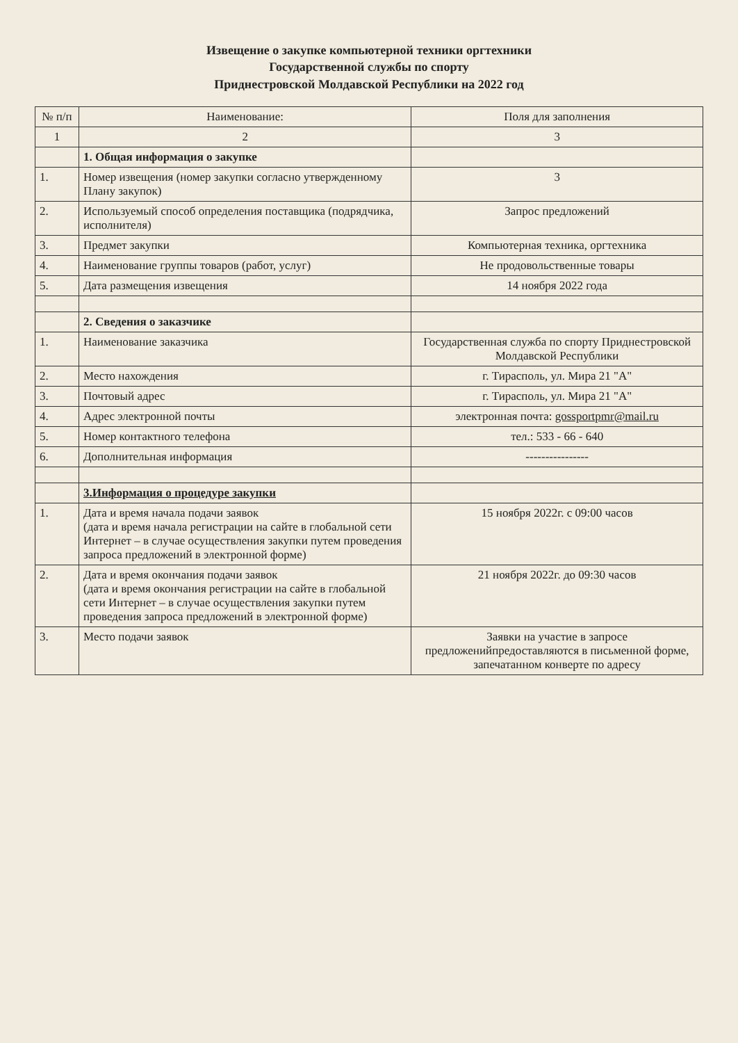Извещение о закупке компьютерной техники оргтехники
Государственной службы по спорту
Приднестровской Молдавской Республики на 2022 год
| № п/п | Наименование: | Поля для заполнения |
| --- | --- | --- |
| 1 | 2 | 3 |
| | 1. Общая информация о закупке | |
| 1. | Номер извещения (номер закупки согласно утвержденному Плану закупок) | 3 |
| 2. | Используемый способ определения поставщика (подрядчика, исполнителя) | Запрос предложений |
| 3. | Предмет закупки | Компьютерная техника, оргтехника |
| 4. | Наименование группы товаров (работ, услуг) | Не продовольственные товары |
| 5. | Дата размещения извещения | 14 ноября 2022 года |
| | 2. Сведения о заказчике | |
| 1. | Наименование заказчика | Государственная служба по спорту Приднестровской Молдавской Республики |
| 2. | Место нахождения | г. Тирасполь, ул. Мира 21 "А" |
| 3. | Почтовый адрес | г. Тирасполь, ул. Мира 21 "А" |
| 4. | Адрес электронной почты | электронная почта: gossportpmr@mail.ru |
| 5. | Номер контактного телефона | тел.: 533 - 66 - 640 |
| 6. | Дополнительная информация | ---------------- |
| | 3.Информация о процедуре закупки | |
| 1. | Дата и время начала подачи заявок (дата и время начала регистрации на сайте в глобальной сети Интернет – в случае осуществления закупки путем проведения запроса предложений в электронной форме) | 15 ноября 2022г. с 09:00 часов |
| 2. | Дата и время окончания подачи заявок (дата и время окончания регистрации на сайте в глобальной сети Интернет – в случае осуществления закупки путем проведения запроса предложений в электронной форме) | 21 ноября 2022г. до 09:30 часов |
| 3. | Место подачи заявок | Заявки на участие в запросе предложенийпредоставляются в письменной форме, запечатанном конверте по адресу |